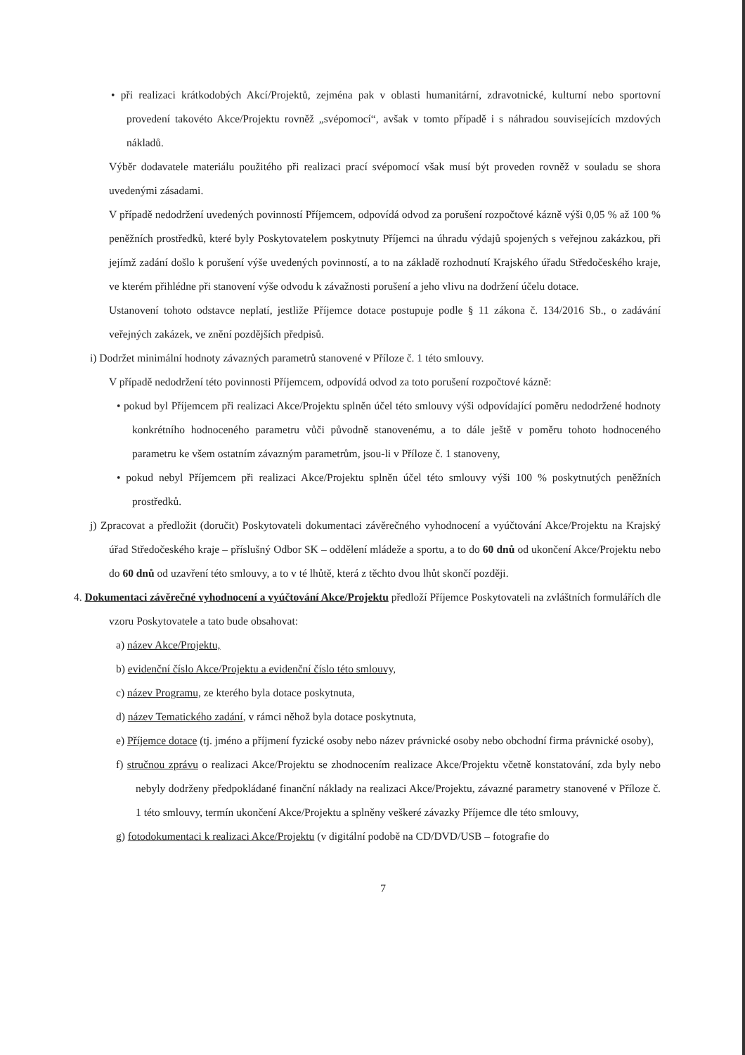• při realizaci krátkodobých Akcí/Projektů, zejména pak v oblasti humanitární, zdravotnické, kulturní nebo sportovní provedení takovéto Akce/Projektu rovněž „svépomocí“, avšak v tomto případě i s náhradou souvisejících mzdových nákladů.
Výběr dodavatele materiálu použitého při realizaci prací svépomocí však musí být proveden rovněž v souladu se shora uvedenými zásadami.
V případě nedodržení uvedených povinností Příjemcem, odpovídá odvod za porušení rozpočtové kázně výši 0,05 % až 100 % peněžních prostředků, které byly Poskytovatelem poskytnuty Příjemci na úhradu výdajů spojených s veřejnou zakázkou, při jejímž zadání došlo k porušení výše uvedených povinností, a to na základě rozhodnutí Krajského úřadu Středočeského kraje, ve kterém přihlédne při stanovení výše odvodu k závažnosti porušení a jeho vlivu na dodržení účelu dotace.
Ustanovení tohoto odstavce neplatí, jestliže Příjemce dotace postupuje podle § 11 zákona č. 134/2016 Sb., o zadávání veřejných zakázek, ve znění pozdějších předpisů.
i) Dodržet minimální hodnoty závazných parametrů stanovené v Příloze č. 1 této smlouvy.
V případě nedodržení této povinnosti Příjemcem, odpovídá odvod za toto porušení rozpočtové kázně:
• pokud byl Příjemcem při realizaci Akce/Projektu splněn účel této smlouvy výši odpovídající poměru nedodržené hodnoty konkrétního hodnoceného parametru vůči původně stanovenému, a to dále ještě v poměru tohoto hodnoceného parametru ke všem ostatním závazným parametrům, jsou-li v Příloze č. 1 stanoveny,
• pokud nebyl Příjemcem při realizaci Akce/Projektu splněn účel této smlouvy výši 100 % poskytnutých peněžních prostředků.
j) Zpracovat a předložit (doručit) Poskytovateli dokumentaci závěrečného vyhodnocení a vyúčtování Akce/Projektu na Krajský úřad Středočeského kraje – příslušný Odbor SK – oddělení mládeže a sportu, a to do 60 dnů od ukončení Akce/Projektu nebo do 60 dnů od uzavření této smlouvy, a to v té lhůtě, která z těchto dvou lhůt skončí později.
4. Dokumentaci závěrečné vyhodnocení a vyúčtování Akce/Projektu předloží Příjemce Poskytovateli na zvláštních formulářích dle vzoru Poskytovatele a tato bude obsahovat:
a) název Akce/Projektu,
b) evidenční číslo Akce/Projektu a evidenční číslo této smlouvy,
c) název Programu, ze kterého byla dotace poskytnuta,
d) název Tematického zadání, v rámci něhož byla dotace poskytnuta,
e) Příjemce dotace (tj. jméno a příjmení fyzické osoby nebo název právnické osoby nebo obchodní firma právnické osoby),
f) stručnou zprávu o realizaci Akce/Projektu se zhodnocením realizace Akce/Projektu včetně konstatování, zda byly nebo nebyly dodrženy předpokládané finanční náklady na realizaci Akce/Projektu, závazné parametry stanovené v Příloze č. 1 této smlouvy, termín ukončení Akce/Projektu a splněny veškeré závazky Příjemce dle této smlouvy,
g) fotodokumentaci k realizaci Akce/Projektu (v digitální podobě na CD/DVD/USB – fotografie do
7